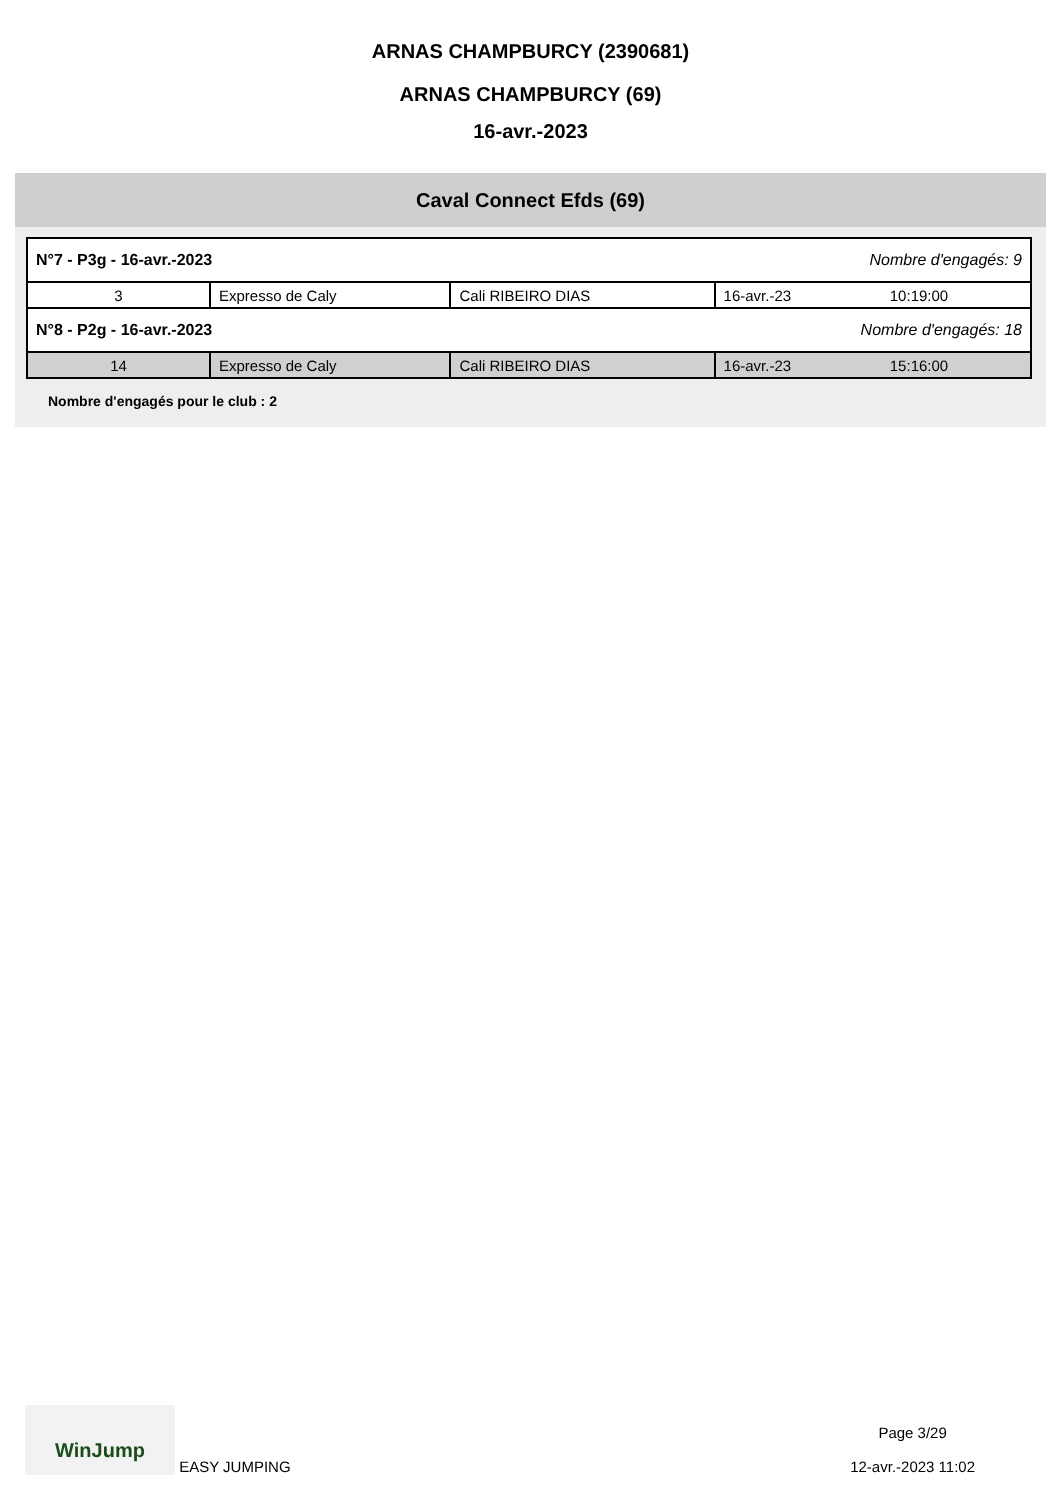ARNAS CHAMPBURCY (2390681)
ARNAS CHAMPBURCY (69)
16-avr.-2023
Caval Connect Efds (69)
| N°7 - P3g - 16-avr.-2023 | | | Nombre d'engagés: 9 | |
| 3 | Expresso de Caly | Cali RIBEIRO DIAS | 16-avr.-23 | 10:19:00 |
| N°8 - P2g - 16-avr.-2023 | | | Nombre d'engagés: 18 | |
| 14 | Expresso de Caly | Cali RIBEIRO DIAS | 16-avr.-23 | 15:16:00 |
Nombre d'engagés pour le club : 2
WinJump EASY JUMPING
Page 3/29
12-avr.-2023 11:02